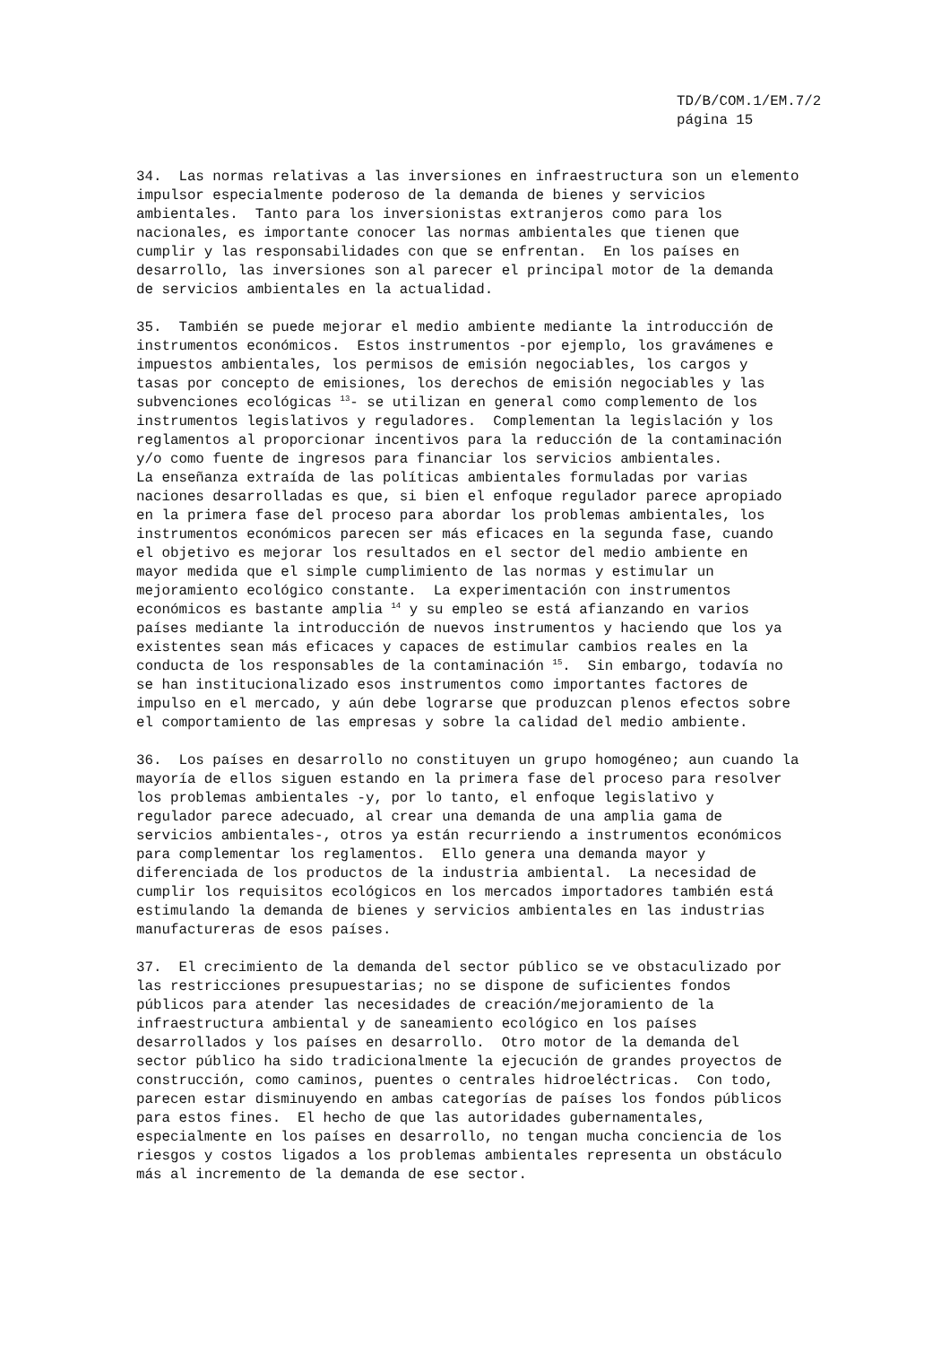TD/B/COM.1/EM.7/2 página 15
34. Las normas relativas a las inversiones en infraestructura son un elemento impulsor especialmente poderoso de la demanda de bienes y servicios ambientales. Tanto para los inversionistas extranjeros como para los nacionales, es importante conocer las normas ambientales que tienen que cumplir y las responsabilidades con que se enfrentan. En los países en desarrollo, las inversiones son al parecer el principal motor de la demanda de servicios ambientales en la actualidad.
35. También se puede mejorar el medio ambiente mediante la introducción de instrumentos económicos. Estos instrumentos -por ejemplo, los gravámenes e impuestos ambientales, los permisos de emisión negociables, los cargos y tasas por concepto de emisiones, los derechos de emisión negociables y las subvenciones ecológicas <sup>13</sup>- se utilizan en general como complemento de los instrumentos legislativos y reguladores. Complementan la legislación y los reglamentos al proporcionar incentivos para la reducción de la contaminación y/o como fuente de ingresos para financiar los servicios ambientales. La enseñanza extraída de las políticas ambientales formuladas por varias naciones desarrolladas es que, si bien el enfoque regulador parece apropiado en la primera fase del proceso para abordar los problemas ambientales, los instrumentos económicos parecen ser más eficaces en la segunda fase, cuando el objetivo es mejorar los resultados en el sector del medio ambiente en mayor medida que el simple cumplimiento de las normas y estimular un mejoramiento ecológico constante. La experimentación con instrumentos económicos es bastante amplia <sup>14</sup> y su empleo se está afianzando en varios países mediante la introducción de nuevos instrumentos y haciendo que los ya existentes sean más eficaces y capaces de estimular cambios reales en la conducta de los responsables de la contaminación <sup>15</sup>. Sin embargo, todavía no se han institucionalizado esos instrumentos como importantes factores de impulso en el mercado, y aún debe lograrse que produzcan plenos efectos sobre el comportamiento de las empresas y sobre la calidad del medio ambiente.
36. Los países en desarrollo no constituyen un grupo homogéneo; aun cuando la mayoría de ellos siguen estando en la primera fase del proceso para resolver los problemas ambientales -y, por lo tanto, el enfoque legislativo y regulador parece adecuado, al crear una demanda de una amplia gama de servicios ambientales-, otros ya están recurriendo a instrumentos económicos para complementar los reglamentos. Ello genera una demanda mayor y diferenciada de los productos de la industria ambiental. La necesidad de cumplir los requisitos ecológicos en los mercados importadores también está estimulando la demanda de bienes y servicios ambientales en las industrias manufactureras de esos países.
37. El crecimiento de la demanda del sector público se ve obstaculizado por las restricciones presupuestarias; no se dispone de suficientes fondos públicos para atender las necesidades de creación/mejoramiento de la infraestructura ambiental y de saneamiento ecológico en los países desarrollados y los países en desarrollo. Otro motor de la demanda del sector público ha sido tradicionalmente la ejecución de grandes proyectos de construcción, como caminos, puentes o centrales hidroeléctricas. Con todo, parecen estar disminuyendo en ambas categorías de países los fondos públicos para estos fines. El hecho de que las autoridades gubernamentales, especialmente en los países en desarrollo, no tengan mucha conciencia de los riesgos y costos ligados a los problemas ambientales representa un obstáculo más al incremento de la demanda de ese sector.